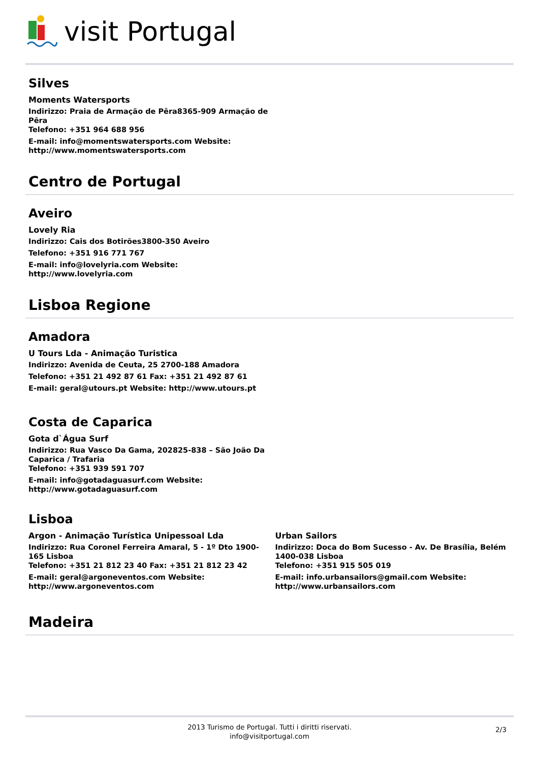visit Portugal
Silves
Moments Watersports
Indirizzo: Praia de Armação de Pêra8365-909 Armação de Pêra
Telefono: +351 964 688 956
E-mail: info@momentswatersports.com Website: http://www.momentswatersports.com
Centro de Portugal
Aveiro
Lovely Ria
Indirizzo: Cais dos Botirões3800-350 Aveiro
Telefono: +351 916 771 767
E-mail: info@lovelyria.com Website: http://www.lovelyria.com
Lisboa Regione
Amadora
U Tours Lda - Animação Turistica
Indirizzo: Avenida de Ceuta, 25 2700-188 Amadora
Telefono: +351 21 492 87 61 Fax: +351 21 492 87 61
E-mail: geral@utours.pt Website: http://www.utours.pt
Costa de Caparica
Gota d`Água Surf
Indirizzo: Rua Vasco Da Gama, 202825-838 – São João Da Caparica / Trafaria
Telefono: +351 939 591 707
E-mail: info@gotadaguasurf.com Website: http://www.gotadaguasurf.com
Lisboa
Argon - Animação Turística Unipessoal Lda
Indirizzo: Rua Coronel Ferreira Amaral, 5 - 1º Dto 1900-165 Lisboa
Telefono: +351 21 812 23 40 Fax: +351 21 812 23 42
E-mail: geral@argoneventos.com Website: http://www.argoneventos.com
Urban Sailors
Indirizzo: Doca do Bom Sucesso - Av. De Brasília, Belém 1400-038 Lisboa
Telefono: +351 915 505 019
E-mail: info.urbansailors@gmail.com Website: http://www.urbansailors.com
Madeira
2013 Turismo de Portugal. Tutti i diritti riservati.
info@visitportugal.com
2/3